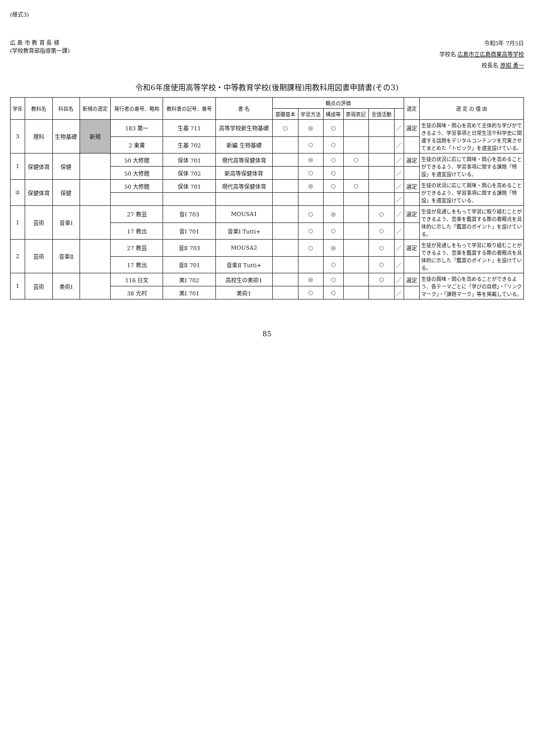(様式3)
広 島 市 教 育 長 様
(学校教育部指導第一課)
令和5年 7月5日
学校名 広島市立広島商業高等学校
校長名 原紺 勇一
令和6年度使用高等学校・中等教育学校(後期課程)用教科用図書申請書(その3)
| 学年 | 教科名 | 科目名 | 新規の選定 | 発行者の番号、略称 | 教科書の記号、番号 | 書 名 | 観点の評価 | | | | | | 選定 | 選 定 の 理 由 |
| --- | --- | --- | --- | --- | --- | --- | --- | --- | --- | --- | --- | --- | --- | --- |
| | | | | | | | 基礎基本 | 学習方法 | 構成等 | 表現表記 | 言語活動 | | | |
| 3 | 理科 | 生物基礎 | 新規 | 183 第一 | 生基 711 | 高等学校新生物基礎 | ○ | ◎ | ○ | | | ／ | 選定 | 生徒の興味・関心を高めて主体的な学びができるよう、学習事項と日常生活や科学史に関連する話題をデジタルコンテンツを充実させてまとめた「トピック」を適宜設けている。 |
| | | | | 2 東書 | 生基 702 | 新編 生物基礎 | | ○ | ○ | | | ／ | | |
| 1 | 保健体育 | 保健 | | 50 大修館 | 保体 701 | 現代高等保健体育 | | ◎ | ○ | ○ | | ／ | 選定 | 生徒の状況に応じて興味・関心を高めることができるよう、学習事項に関する課題「特設」を適宜設けている。 |
| | | | | 50 大修館 | 保体 702 | 新高等保健体育 | | ○ | ○ | | | ／ | | |
| ② | 保健体育 | 保健 | | 50 大修館 | 保体 701 | 現代高等保健体育 | | ◎ | ○ | ○ | | ／ | 選定 | 生徒の状況に応じて興味・関心を高めることができるよう、学習事項に関する課題「特設」を適宜設けている。 |
| | | | | | | | | | | | | ／ | | |
| 1 | 芸術 | 音楽Ⅰ | | 27 教芸 | 音Ⅰ 703 | MOUSA1 | | ○ | ◎ | | ○ | ／ | 選定 | 生徒が見通しをもって学習に取り組むことができるよう、音楽を鑑賞する際の着眼点を具体的に示した「鑑賞のポイント」を設けている。 |
| | | | | 17 教出 | 音Ⅰ 701 | 音楽Ⅰ Tutti+ | | ○ | ○ | | ○ | ／ | | |
| 2 | 芸術 | 音楽Ⅱ | | 27 教芸 | 音Ⅱ 703 | MOUSA2 | | ○ | ◎ | | ○ | ／ | 選定 | 生徒が見通しをもって学習に取り組むことができるよう、音楽を鑑賞する際の着眼点を具体的に示した「鑑賞のポイント」を設けている。 |
| | | | | 17 教出 | 音Ⅱ 701 | 音楽Ⅱ Tutti+ | | | ○ | | ○ | ／ | | |
| 1 | 芸術 | 美術Ⅰ | | 116 日文 | 美Ⅰ 702 | 高校生の美術1 | | ◎ | ○ | | ○ | ／ | 選定 | 生徒の興味・関心を高めることができるよう、各テーマごとに「学びの目標」・「リンクマーク」・「課題マーク」等を掲載している。 |
| | | | | 38 光村 | 美Ⅰ 701 | 美術1 | | ○ | ○ | | | ／ | | |
85